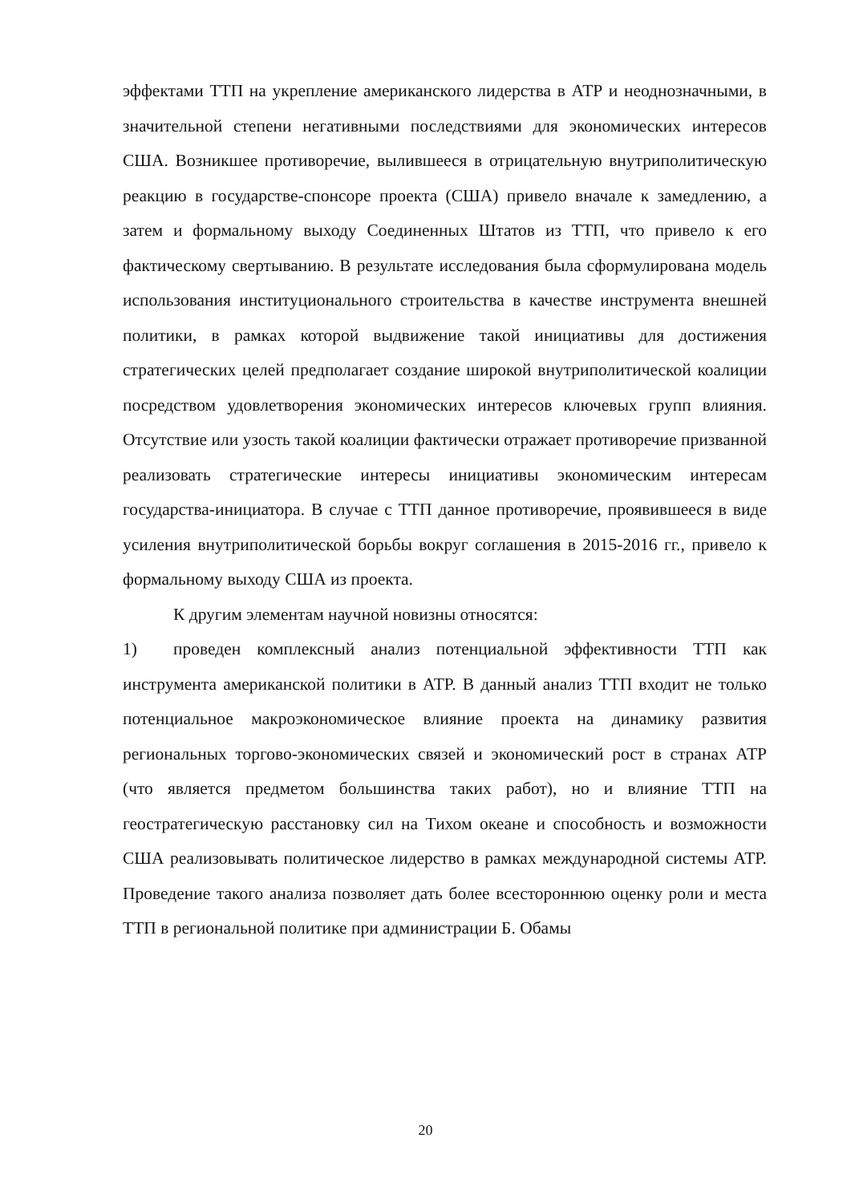эффектами ТТП на укрепление американского лидерства в АТР и неоднозначными, в значительной степени негативными последствиями для экономических интересов США. Возникшее противоречие, вылившееся в отрицательную внутриполитическую реакцию в государстве-спонсоре проекта (США) привело вначале к замедлению, а затем и формальному выходу Соединенных Штатов из ТТП, что привело к его фактическому свертыванию. В результате исследования была сформулирована модель использования институционального строительства в качестве инструмента внешней политики, в рамках которой выдвижение такой инициативы для достижения стратегических целей предполагает создание широкой внутриполитической коалиции посредством удовлетворения экономических интересов ключевых групп влияния. Отсутствие или узость такой коалиции фактически отражает противоречие призванной реализовать стратегические интересы инициативы экономическим интересам государства-инициатора. В случае с ТТП данное противоречие, проявившееся в виде усиления внутриполитической борьбы вокруг соглашения в 2015-2016 гг., привело к формальному выходу США из проекта.
К другим элементам научной новизны относятся:
1) проведен комплексный анализ потенциальной эффективности ТТП как инструмента американской политики в АТР. В данный анализ ТТП входит не только потенциальное макроэкономическое влияние проекта на динамику развития региональных торгово-экономических связей и экономический рост в странах АТР (что является предметом большинства таких работ), но и влияние ТТП на геостратегическую расстановку сил на Тихом океане и способность и возможности США реализовывать политическое лидерство в рамках международной системы АТР. Проведение такого анализа позволяет дать более всестороннюю оценку роли и места ТТП в региональной политике при администрации Б. Обамы
20